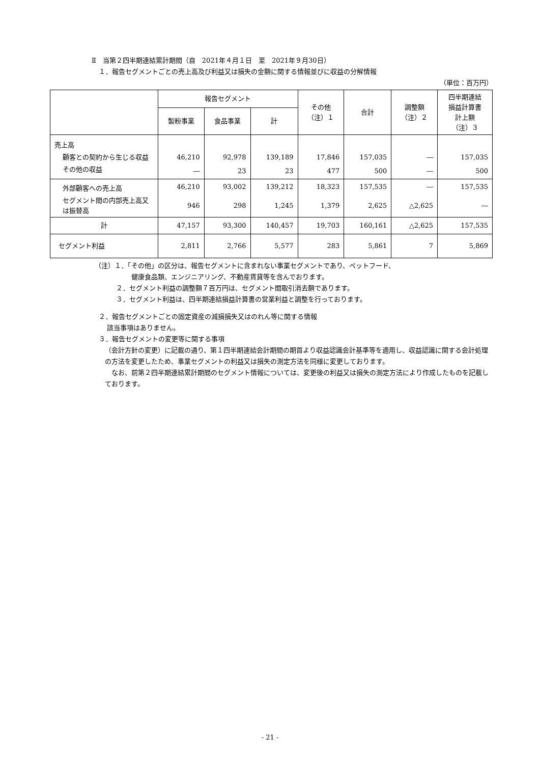Ⅱ　当第２四半期連結累計期間（自　2021年４月１日　至　2021年９月30日）
１．報告セグメントごとの売上高及び利益又は損失の金額に関する情報並びに収益の分解情報
（単位：百万円）
| | 報告セグメント | | | その他 （注）１ | 合計 | 調整額 （注）２ | 四半期連結 損益計算書 計上額 （注）３ |
| --- | --- | --- | --- | --- | --- | --- | --- |
| | 製粉事業 | 食品事業 | 計 | | | | |
| 売上高 | | | | | | | |
| 顧客との契約から生じる収益 | 46,210 | 92,978 | 139,189 | 17,846 | 157,035 | ― | 157,035 |
| その他の収益 | ― | 23 | 23 | 477 | 500 | ― | 500 |
| 外部顧客への売上高 | 46,210 | 93,002 | 139,212 | 18,323 | 157,535 | ― | 157,535 |
| セグメント間の内部売上高又は振替高 | 946 | 298 | 1,245 | 1,379 | 2,625 | △2,625 | ― |
| 計 | 47,157 | 93,300 | 140,457 | 19,703 | 160,161 | △2,625 | 157,535 |
| セグメント利益 | 2,811 | 2,766 | 5,577 | 283 | 5,861 | 7 | 5,869 |
（注）１．「その他」の区分は、報告セグメントに含まれない事業セグメントであり、ペットフード、
健康食品類、エンジニアリング、不動産賃貸等を含んでおります。
２．セグメント利益の調整額７百万円は、セグメント間取引消去額であります。
３．セグメント利益は、四半期連結損益計算書の営業利益と調整を行っております。
２．報告セグメントごとの固定資産の減損損失又はのれん等に関する情報
該当事項はありません。
３．報告セグメントの変更等に関する事項
（会計方針の変更）に記載の通り、第１四半期連結会計期間の期首より収益認識会計基準等を適用し、収益認識に関する会計処理の方法を変更したため、事業セグメントの利益又は損失の測定方法を同様に変更しております。
　なお、前第２四半期連結累計期間のセグメント情報については、変更後の利益又は損失の測定方法により作成したものを記載しております。
- 21 -